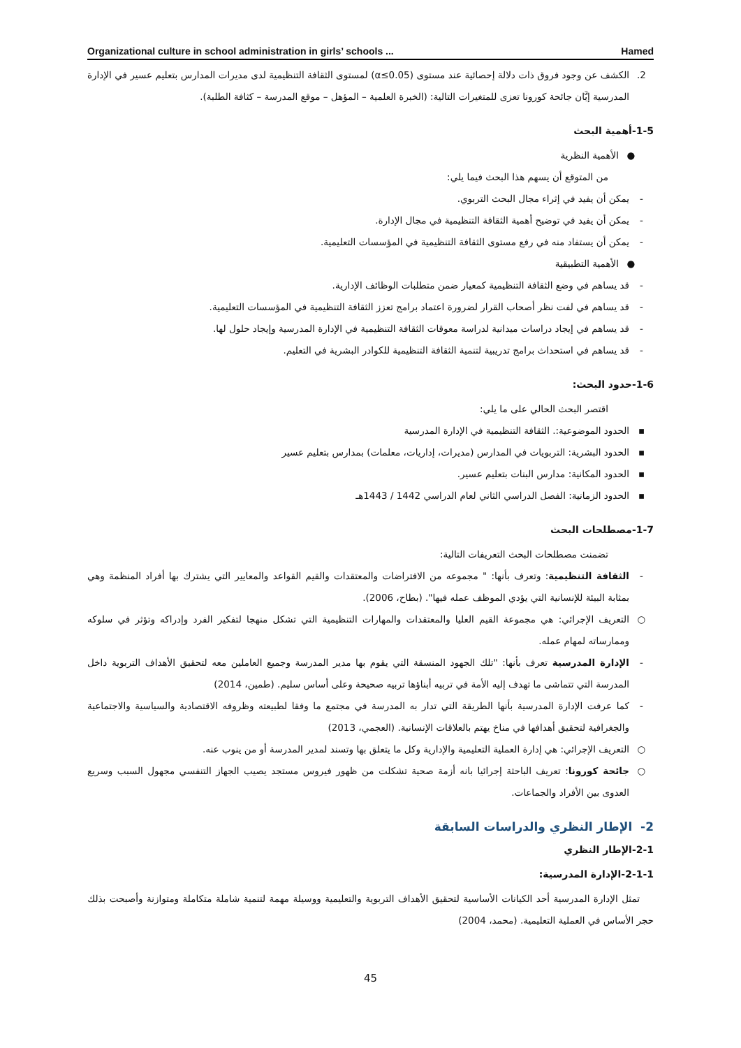Organizational culture in school administration in girls’ schools ... Hamed
2. الكشف عن وجود فروق ذات دلالة إحصائية عند مستوى (α≤0.05) لمستوى الثقافة التنظيمية لدى مديرات المدارس بتعليم عسير في الإدارة المدرسية إبَّان جائحة كورونا تعزى للمتغيرات التالية: (الخبرة العلمية – المؤهل – موقع المدرسة – كثافة الطلبة).
1-5-أهمية البحث
● الأهمية النظرية
من المتوقع أن يسهم هذا البحث فيما يلي:
- يمكن أن يفيد في إثراء مجال البحث التربوي.
- يمكن أن يفيد في توضيح أهمية الثقافة التنظيمية في مجال الإدارة.
- يمكن أن يستفاد منه في رفع مستوى الثقافة التنظيمية في المؤسسات التعليمية.
● الأهمية التطبيقية
- قد يساهم في وضع الثقافة التنظيمية كمعيار ضمن متطلبات الوظائف الإدارية.
- قد يساهم في لفت نظر أصحاب القرار لضرورة اعتماد برامج تعزز الثقافة التنظيمية في المؤسسات التعليمية.
- قد يساهم في إيجاد دراسات ميدانية لدراسة معوقات الثقافة التنظيمية في الإدارة المدرسية وإيجاد حلول لها.
- قد يساهم في استحداث برامج تدريبية لتنمية الثقافة التنظيمية للكوادر البشرية في التعليم.
1-6-حدود البحث:
اقتصر البحث الحالي على ما يلي:
▪ الحدود الموضوعية:. الثقافة التنظيمية في الإدارة المدرسية
▪ الحدود البشرية: التربويات في المدارس (مديرات، إداريات، معلمات) بمدارس بتعليم عسير
▪ الحدود المكانية: مدارس البنات بتعليم عسير.
▪ الحدود الزمانية: الفصل الدراسي الثاني لعام الدراسي 1442 / 1443هـ
1-7-مصطلحات البحث
تضمنت مصطلحات البحث التعريفات التالية:
- الثقافة التنظيمية: وتعرف بأنها: " مجموعه من الافتراضات والمعتقدات والقيم القواعد والمعايير التي يشترك بها أفراد المنظمة وهي بمثابة البيئة للإنسانية التي يؤدي الموظف عمله فيها". (بطاح، 2006).
○ التعريف الإجرائي: هي مجموعة القيم العليا والمعتقدات والمهارات التنظيمية التي تشكل منهجا لتفكير الفرد وإدراكه وتؤثر في سلوكه وممارساته لمهام عمله.
- الإدارة المدرسية تعرف بأنها: "تلك الجهود المنسقة التي يقوم بها مدير المدرسة وجميع العاملين معه لتحقيق الأهداف التربوية داخل المدرسة التي تتماشى ما تهدف إليه الأمة في تربيه أبناؤها تربيه صحيحة وعلى أساس سليم. (طمين، 2014)
- كما عرفت الإدارة المدرسية بأنها الطريقة التي تدار به المدرسة في مجتمع ما وفقا لطبيعته وظروفه الاقتصادية والسياسية والاجتماعية والجغرافية لتحقيق أهدافها في مناخ يهتم بالعلاقات الإنسانية. (العجمي، 2013)
○ التعريف الإجرائي: هي إدارة العملية التعليمية والإدارية وكل ما يتعلق بها وتسند لمدير المدرسة أو من ينوب عنه.
○ جائحة كورونا: تعريف الباحثة إجرائيا بانه أزمة صحية تشكلت من ظهور فيروس مستجد يصيب الجهاز التنفسي مجهول السبب وسريع العدوى بين الأفراد والجماعات.
2- الإطار النظري والدراسات السابقة
2-1-الإطار النظري
2-1-1-الإدارة المدرسية:
تمثل الإدارة المدرسية أحد الكيانات الأساسية لتحقيق الأهداف التربوية والتعليمية ووسيلة مهمة لتنمية شاملة متكاملة ومتوازنة وأصبحت بذلك حجر الأساس في العملية التعليمية. (محمد، 2004)
45